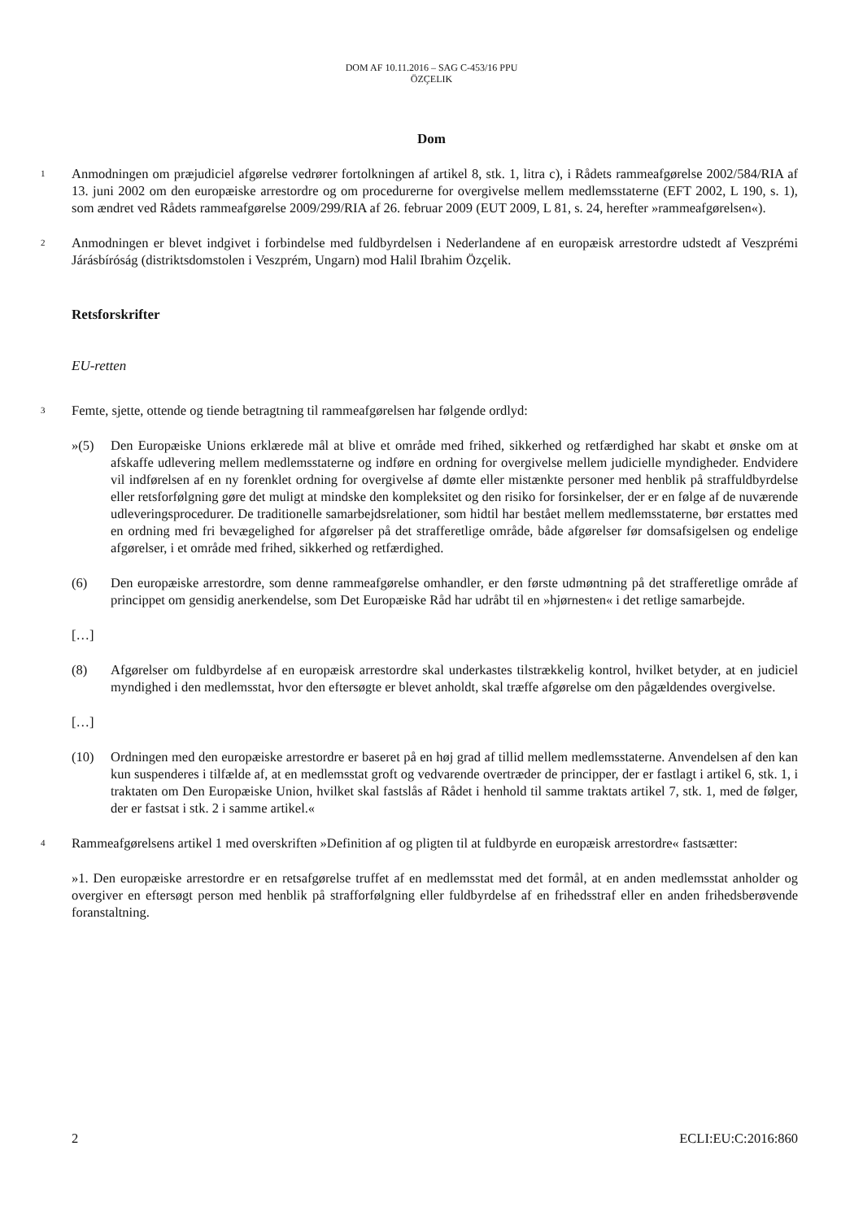DOM AF 10.11.2016 – SAG C-453/16 PPU
ÖZÇELIK
Dom
1
Anmodningen om præjudiciel afgørelse vedrører fortolkningen af artikel 8, stk. 1, litra c), i Rådets rammeafgørelse 2002/584/RIA af 13. juni 2002 om den europæiske arrestordre og om procedurerne for overgivelse mellem medlemsstaterne (EFT 2002, L 190, s. 1), som ændret ved Rådets rammeafgørelse 2009/299/RIA af 26. februar 2009 (EUT 2009, L 81, s. 24, herefter »rammeafgørelsen«).
2
Anmodningen er blevet indgivet i forbindelse med fuldbyrdelsen i Nederlandene af en europæisk arrestordre udstedt af Veszprémi Járásbíróság (distriktsdomstolen i Veszprém, Ungarn) mod Halil Ibrahim Özçelik.
Retsforskrifter
EU-retten
3
Femte, sjette, ottende og tiende betragtning til rammeafgørelsen har følgende ordlyd:
»(5) Den Europæiske Unions erklærede mål at blive et område med frihed, sikkerhed og retfærdighed har skabt et ønske om at afskaffe udlevering mellem medlemsstaterne og indføre en ordning for overgivelse mellem judicielle myndigheder. Endvidere vil indførelsen af en ny forenklet ordning for overgivelse af dømte eller mistænkte personer med henblik på straffuldbyrdelse eller retsforfølgning gøre det muligt at mindske den kompleksitet og den risiko for forsinkelser, der er en følge af de nuværende udleveringsprocedurer. De traditionelle samarbejdsrelationer, som hidtil har bestået mellem medlemsstaterne, bør erstattes med en ordning med fri bevægelighed for afgørelser på det strafferetlige område, både afgørelser før domsafsigelsen og endelige afgørelser, i et område med frihed, sikkerhed og retfærdighed.
(6) Den europæiske arrestordre, som denne rammeafgørelse omhandler, er den første udmøntning på det strafferetlige område af princippet om gensidig anerkendelse, som Det Europæiske Råd har udråbt til en »hjørnesten« i det retlige samarbejde.
[…]
(8) Afgørelser om fuldbyrdelse af en europæisk arrestordre skal underkastes tilstrækkelig kontrol, hvilket betyder, at en judiciel myndighed i den medlemsstat, hvor den eftersøgte er blevet anholdt, skal træffe afgørelse om den pågældendes overgivelse.
[…]
(10) Ordningen med den europæiske arrestordre er baseret på en høj grad af tillid mellem medlemsstaterne. Anvendelsen af den kan kun suspenderes i tilfælde af, at en medlemsstat groft og vedvarende overtræder de principper, der er fastlagt i artikel 6, stk. 1, i traktaten om Den Europæiske Union, hvilket skal fastslås af Rådet i henhold til samme traktats artikel 7, stk. 1, med de følger, der er fastsat i stk. 2 i samme artikel.«
4
Rammeafgørelsens artikel 1 med overskriften »Definition af og pligten til at fuldbyrde en europæisk arrestordre« fastsætter:
»1. Den europæiske arrestordre er en retsafgørelse truffet af en medlemsstat med det formål, at en anden medlemsstat anholder og overgiver en eftersøgt person med henblik på strafforfølgning eller fuldbyrdelse af en frihedsstraf eller en anden frihedsberøvende foranstaltning.
2 ECLI:EU:C:2016:860